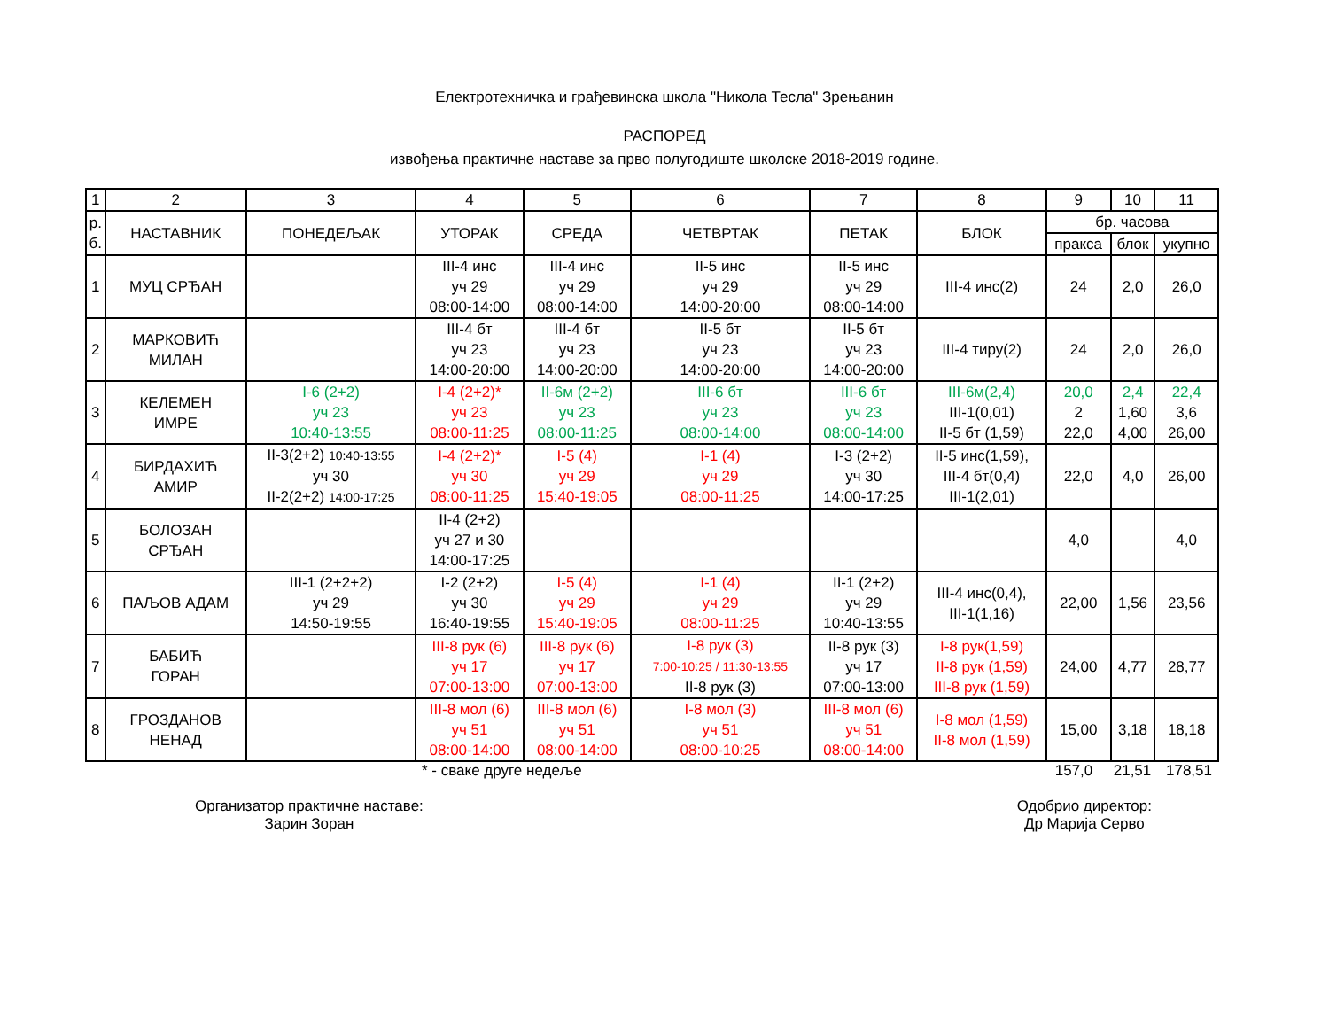Електротехничка и грађевинска школа "Никола Тесла" Зрењанин
РАСПОРЕД
извођења практичне наставе за прво полугодиште школске 2018-2019 године.
| 1 | 2 | 3 | 4 | 5 | 6 | 7 | 8 | 9 | 10 | 11 |
| р. б. | НАСТАВНИК | ПОНЕДЕЉАК | УТОРАК | СРЕДА | ЧЕТВРТАК | ПЕТАК | БЛОК | бр. часова | | |
| | | | | | | | | пракса | блок | укупно |
| 1 | МУЦ СРЂАН | | III-4 инс уч 29 08:00-14:00 | III-4 инс уч 29 08:00-14:00 | II-5 инс уч 29 14:00-20:00 | II-5 инс уч 29 08:00-14:00 | III-4 инс(2) | 24 | 2,0 | 26,0 |
| 2 | МАРКОВИЋ МИЛАН | | III-4 бт уч 23 14:00-20:00 | III-4 бт уч 23 14:00-20:00 | II-5 бт уч 23 14:00-20:00 | II-5 бт уч 23 14:00-20:00 | III-4 тиру(2) | 24 | 2,0 | 26,0 |
| 3 | КЕЛЕМЕН ИМРЕ | I-6 (2+2) уч 23 10:40-13:55 | I-4 (2+2)* уч 23 08:00-11:25 | II-6м (2+2) уч 23 08:00-11:25 | III-6 бт уч 23 08:00-14:00 | III-6 бт уч 23 08:00-14:00 | III-6м(2,4) III-1(0,01) II-5 бт (1,59) | 20,0 2 22,0 | 2,4 1,60 4,00 | 22,4 3,6 26,00 |
| 4 | БИРДАХИЋ АМИР | II-3(2+2) 10:40-13:55 уч 30 II-2(2+2) 14:00-17:25 | I-4 (2+2)* уч 30 08:00-11:25 | I-5 (4) уч 29 15:40-19:05 | I-1 (4) уч 29 08:00-11:25 | I-3 (2+2) уч 30 14:00-17:25 | II-5 инс(1,59), III-4 бт(0,4) III-1(2,01) | 22,0 | 4,0 | 26,00 |
| 5 | БОЛОЗАН СРЂАН | | II-4 (2+2) уч 27 и 30 14:00-17:25 | | | | | 4,0 | | 4,0 |
| 6 | ПАЉОВ АДАМ | III-1 (2+2+2) уч 29 14:50-19:55 | I-2 (2+2) уч 30 16:40-19:55 | I-5 (4) уч 29 15:40-19:05 | I-1 (4) уч 29 08:00-11:25 | II-1 (2+2) уч 29 10:40-13:55 | III-4 инс(0,4), III-1(1,16) | 22,00 | 1,56 | 23,56 |
| 7 | БАБИЋ ГОРАН | | III-8 рук (6) уч 17 07:00-13:00 | III-8 рук (6) уч 17 07:00-13:00 | I-8 рук (3) 7:00-10:25 / 11:30-13:55 II-8 рук (3) | II-8 рук (3) уч 17 07:00-13:00 | I-8 рук(1,59) II-8 рук (1,59) III-8 рук (1,59) | 24,00 | 4,77 | 28,77 |
| 8 | ГРОЗДАНОВ НЕНАД | | III-8 мол (6) уч 51 08:00-14:00 | III-8 мол (6) уч 51 08:00-14:00 | I-8 мол (3) уч 51 08:00-10:25 | III-8 мол (6) уч 51 08:00-14:00 | I-8 мол (1,59) II-8 мол (1,59) | 15,00 | 3,18 | 18,18 |
* - сваке друге недеље 157,0 21,51 178,51
Организатор практичне наставе:
Зарин Зоран
Одобрио директор:
Др Марија Серво